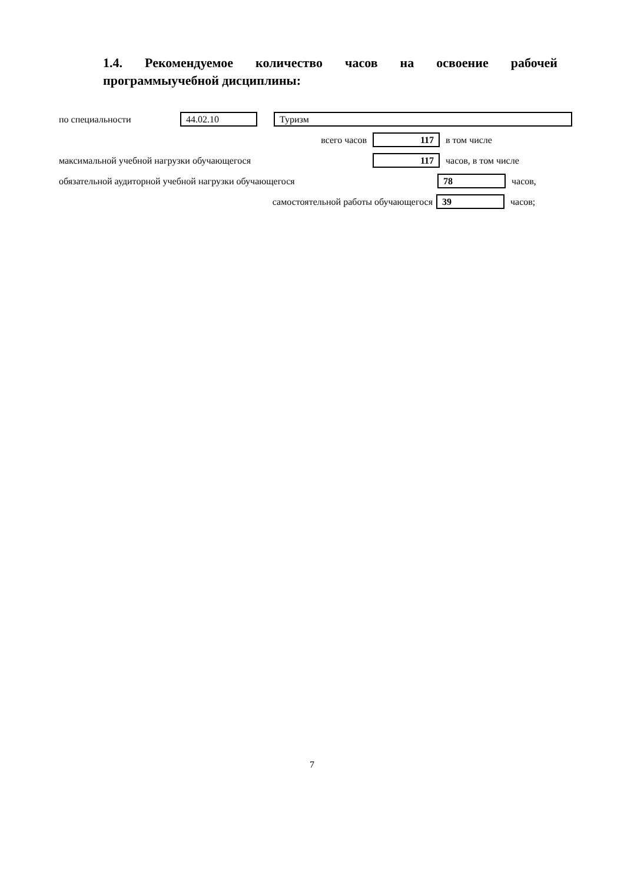1.4. Рекомендуемое количество часов на освоение рабочей программыучебной дисциплины:
по специальности 44.02.10 Туризм
всего часов 117 в том числе
максимальной учебной нагрузки обучающегося 117 часов, в том числе
обязательной аудиторной учебной нагрузки обучающегося 78 часов,
самостоятельной работы обучающегося 39 часов;
7